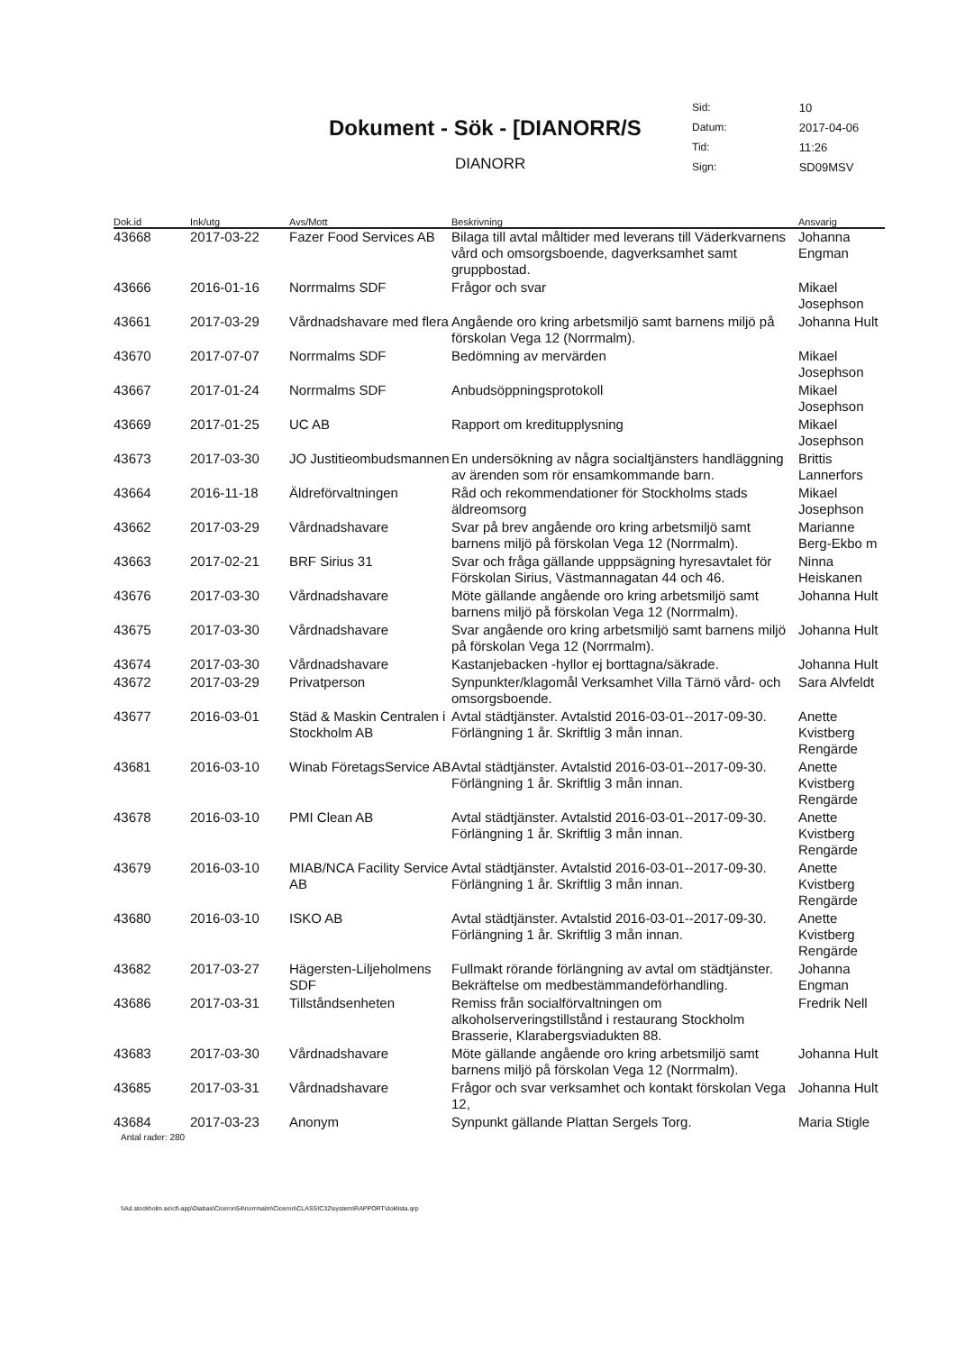Dokument - Sök - [DIANORR/S
DIANORR
| Sid: | 10 |
| Datum: | 2017-04-06 |
| Tid: | 11:26 |
| Sign: | SD09MSV |
| Dok.id | Ink/utg | Avs/Mott | Beskrivning | Ansvarig |
| --- | --- | --- | --- | --- |
| 43668 | 2017-03-22 | Fazer Food Services AB | Bilaga till avtal måltider med leverans till Väderkvarnens vård och omsorgsboende, dagverksamhet samt gruppbostad. | Johanna Engman |
| 43666 | 2016-01-16 | Norrmalms SDF | Frågor och svar | Mikael Josephson |
| 43661 | 2017-03-29 | Vårdnadshavare med flera | Angående oro kring arbetsmiljö samt barnens miljö på förskolan Vega 12 (Norrmalm). | Johanna Hult |
| 43670 | 2017-07-07 | Norrmalms SDF | Bedömning av mervärden | Mikael Josephson |
| 43667 | 2017-01-24 | Norrmalms SDF | Anbudsöppningsprotokoll | Mikael Josephson |
| 43669 | 2017-01-25 | UC AB | Rapport om kreditupplysning | Mikael Josephson |
| 43673 | 2017-03-30 | JO Justitieombudsmannen | En undersökning av några socialtjänsters handläggning av ärenden som rör ensamkommande barn. | Brittis Lannerfors |
| 43664 | 2016-11-18 | Äldreförvaltningen | Råd och rekommendationer för Stockholms stads äldreomsorg | Mikael Josephson |
| 43662 | 2017-03-29 | Vårdnadshavare | Svar på brev angående oro kring arbetsmiljö samt barnens miljö på förskolan Vega 12 (Norrmalm). | Marianne Berg-Ekbo m |
| 43663 | 2017-02-21 | BRF Sirius 31 | Svar och fråga gällande upppsägning hyresavtalet för Förskolan Sirius, Västmannagatan 44 och 46. | Ninna Heiskanen |
| 43676 | 2017-03-30 | Vårdnadshavare | Möte gällande angående oro kring arbetsmiljö samt barnens miljö på förskolan Vega 12 (Norrmalm). | Johanna Hult |
| 43675 | 2017-03-30 | Vårdnadshavare | Svar angående oro kring arbetsmiljö samt barnens miljö på förskolan Vega 12 (Norrmalm). | Johanna Hult |
| 43674 | 2017-03-30 | Vårdnadshavare | Kastanjebacken -hyllor ej borttagna/säkrade. | Johanna Hult |
| 43672 | 2017-03-29 | Privatperson | Synpunkter/klagomål Verksamhet Villa Tärnö vård- och omsorgsboende. | Sara Alvfeldt |
| 43677 | 2016-03-01 | Städ & Maskin Centralen i Stockholm AB | Avtal städtjänster. Avtalstid 2016-03-01--2017-09-30. Förlängning 1 år. Skriftlig 3 mån innan. | Anette Kvistberg Rengärde |
| 43681 | 2016-03-10 | Winab FöretagsService AB | Avtal städtjänster. Avtalstid 2016-03-01--2017-09-30. Förlängning 1 år. Skriftlig 3 mån innan. | Anette Kvistberg Rengärde |
| 43678 | 2016-03-10 | PMI Clean AB | Avtal städtjänster. Avtalstid 2016-03-01--2017-09-30. Förlängning 1 år. Skriftlig 3 mån innan. | Anette Kvistberg Rengärde |
| 43679 | 2016-03-10 | MIAB/NCA Facility Service AB | Avtal städtjänster. Avtalstid 2016-03-01--2017-09-30. Förlängning 1 år. Skriftlig 3 mån innan. | Anette Kvistberg Rengärde |
| 43680 | 2016-03-10 | ISKO AB | Avtal städtjänster. Avtalstid 2016-03-01--2017-09-30. Förlängning 1 år. Skriftlig 3 mån innan. | Anette Kvistberg Rengärde |
| 43682 | 2017-03-27 | Hägersten-Liljeholmens SDF | Fullmakt rörande förlängning av avtal om städtjänster. Bekräftelse om medbestämmandeförhandling. | Johanna Engman |
| 43686 | 2017-03-31 | Tillståndsenheten | Remiss från socialförvaltningen om alkoholserveringstillstånd i restaurang Stockholm Brasserie, Klarabergsviadukten 88. | Fredrik Nell |
| 43683 | 2017-03-30 | Vårdnadshavare | Möte gällande angående oro kring arbetsmiljö samt barnens miljö på förskolan Vega 12 (Norrmalm). | Johanna Hult |
| 43685 | 2017-03-31 | Vårdnadshavare | Frågor och svar verksamhet och kontakt förskolan Vega 12, | Johanna Hult |
| 43684 | 2017-03-23 | Anonym | Synpunkt gällande Plattan Sergels Torg. | Maria Stigle |
Antal rader: 280
\\Ad.stockholm.se\cfi-app\Diabas\Ciceron54\norrmalm\Ciceron\CLASSIC32\system\RAPPORT\doklista.qrp